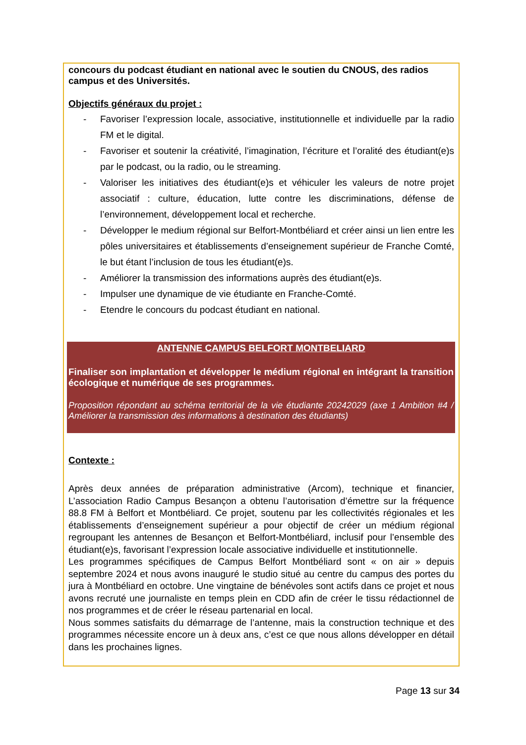concours du podcast étudiant en national avec le soutien du CNOUS, des radios campus et des Universités.
Objectifs généraux du projet :
- Favoriser l’expression locale, associative, institutionnelle et individuelle par la radio FM et le digital.
- Favoriser et soutenir la créativité, l’imagination, l’écriture et l’oralité des étudiant(e)s par le podcast, ou la radio, ou le streaming.
- Valoriser les initiatives des étudiant(e)s et véhiculer les valeurs de notre projet associatif : culture, éducation, lutte contre les discriminations, défense de l’environnement, développement local et recherche.
- Développer le medium régional sur Belfort-Montbéliard et créer ainsi un lien entre les pôles universitaires et établissements d’enseignement supérieur de Franche Comté, le but étant l’inclusion de tous les étudiant(e)s.
- Améliorer la transmission des informations auprès des étudiant(e)s.
- Impulser une dynamique de vie étudiante en Franche-Comté.
- Etendre le concours du podcast étudiant en national.
ANTENNE CAMPUS BELFORT MONTBELIARD
Finaliser son implantation et développer le médium régional en intégrant la transition écologique et numérique de ses programmes.
Proposition répondant au schéma territorial de la vie étudiante 20242029 (axe 1 Ambition #4 / Améliorer la transmission des informations à destination des étudiants)
Contexte :
Après deux années de préparation administrative (Arcom), technique et financier, L’association Radio Campus Besançon a obtenu l’autorisation d’émettre sur la fréquence 88.8 FM à Belfort et Montbéliard. Ce projet, soutenu par les collectivités régionales et les établissements d’enseignement supérieur a pour objectif de créer un médium régional regroupant les antennes de Besançon et Belfort-Montbéliard, inclusif pour l’ensemble des étudiant(e)s, favorisant l’expression locale associative individuelle et institutionnelle.
Les programmes spécifiques de Campus Belfort Montbéliard sont « on air » depuis septembre 2024 et nous avons inauguré le studio situé au centre du campus des portes du jura à Montbéliard en octobre. Une vingtaine de bénévoles sont actifs dans ce projet et nous avons recruté une journaliste en temps plein en CDD afin de créer le tissu rédactionnel de nos programmes et de créer le réseau partenarial en local.
Nous sommes satisfaits du démarrage de l’antenne, mais la construction technique et des programmes nécessite encore un à deux ans, c’est ce que nous allons développer en détail dans les prochaines lignes.
Page 13 sur 34